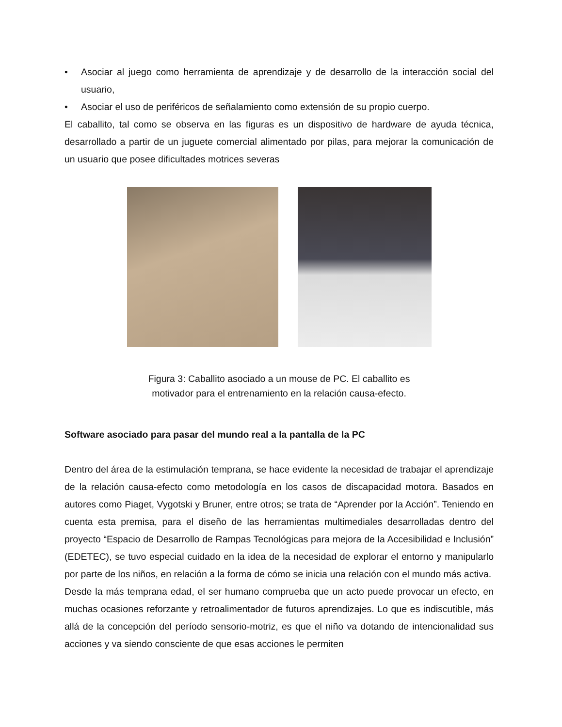• Asociar al juego como herramienta de aprendizaje y de desarrollo de la interacción social del usuario,
• Asociar el uso de periféricos de señalamiento como extensión de su propio cuerpo.
El caballito, tal como se observa en las figuras es un dispositivo de hardware de ayuda técnica, desarrollado a partir de un juguete comercial alimentado por pilas, para mejorar la comunicación de un usuario que posee dificultades motrices severas
Figura 3: Caballito asociado a un mouse de PC. El caballito es
motivador para el entrenamiento en la relación causa-efecto.
Software asociado para pasar del mundo real a la pantalla de la PC
Dentro del área de la estimulación temprana, se hace evidente la necesidad de trabajar el aprendizaje de la relación causa-efecto como metodología en los casos de discapacidad motora. Basados en autores como Piaget, Vygotski y Bruner, entre otros; se trata de “Aprender por la Acción”. Teniendo en cuenta esta premisa, para el diseño de las herramientas multimediales desarrolladas dentro del proyecto “Espacio de Desarrollo de Rampas Tecnológicas para mejora de la Accesibilidad e Inclusión” (EDETEC), se tuvo especial cuidado en la idea de la necesidad de explorar el entorno y manipularlo por parte de los niños, en relación a la forma de cómo se inicia una relación con el mundo más activa.
Desde la más temprana edad, el ser humano comprueba que un acto puede provocar un efecto, en muchas ocasiones reforzante y retroalimentador de futuros aprendizajes. Lo que es indiscutible, más allá de la concepción del período sensorio-motriz, es que el niño va dotando de intencionalidad sus acciones y va siendo consciente de que esas acciones le permiten